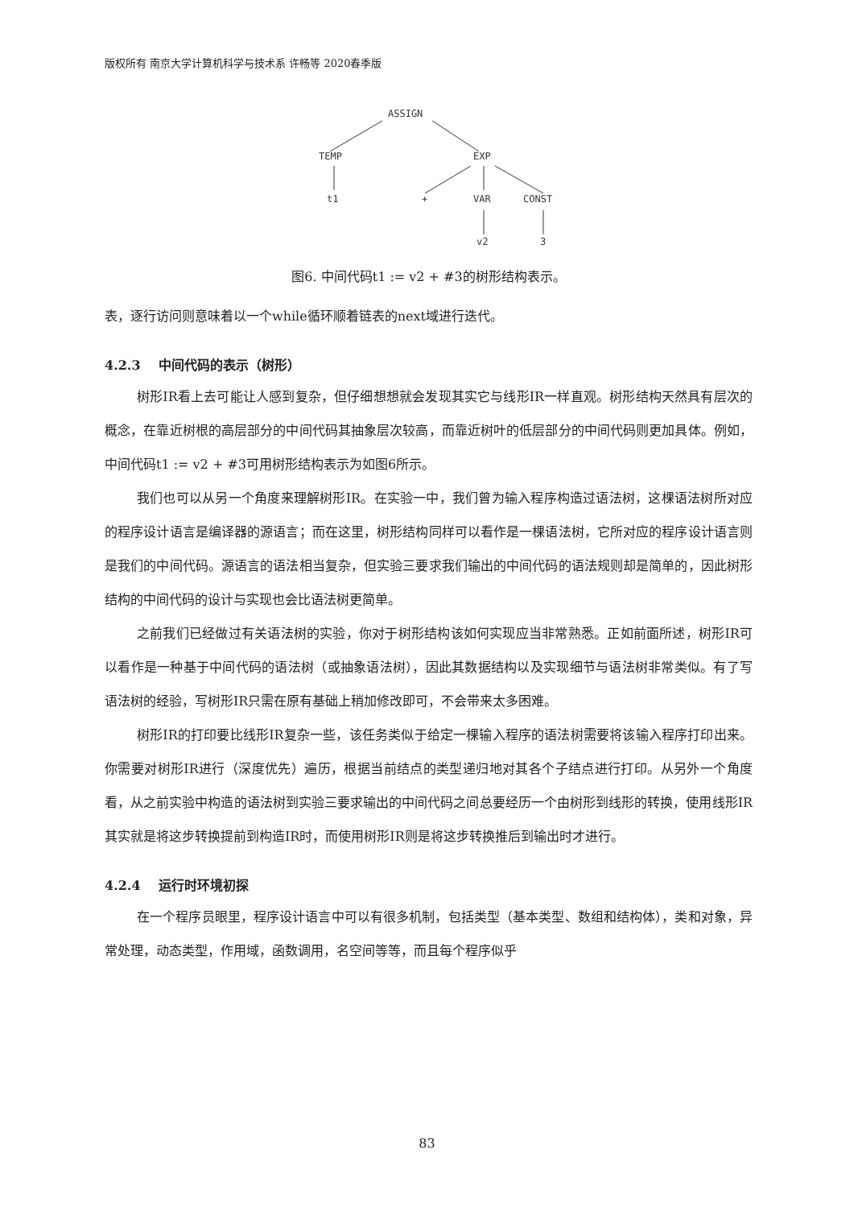版权所有 南京大学计算机科学与技术系 许畅等 2020春季版
ASSIGN
TEMP
EXP
t1
+
VAR
CONST
v2
3
图6. 中间代码t1 := v2 + #3的树形结构表示。
表，逐行访问则意味着以一个while循环顺着链表的next域进行迭代。
4.2.3 中间代码的表示（树形）
树形IR看上去可能让人感到复杂，但仔细想想就会发现其实它与线形IR一样直观。树形结构天然具有层次的概念，在靠近树根的高层部分的中间代码其抽象层次较高，而靠近树叶的低层部分的中间代码则更加具体。例如，中间代码t1 := v2 + #3可用树形结构表示为如图6所示。
我们也可以从另一个角度来理解树形IR。在实验一中，我们曾为输入程序构造过语法树，这棵语法树所对应的程序设计语言是编译器的源语言；而在这里，树形结构同样可以看作是一棵语法树，它所对应的程序设计语言则是我们的中间代码。源语言的语法相当复杂，但实验三要求我们输出的中间代码的语法规则却是简单的，因此树形结构的中间代码的设计与实现也会比语法树更简单。
之前我们已经做过有关语法树的实验，你对于树形结构该如何实现应当非常熟悉。正如前面所述，树形IR可以看作是一种基于中间代码的语法树（或抽象语法树），因此其数据结构以及实现细节与语法树非常类似。有了写语法树的经验，写树形IR只需在原有基础上稍加修改即可，不会带来太多困难。
树形IR的打印要比线形IR复杂一些，该任务类似于给定一棵输入程序的语法树需要将该输入程序打印出来。你需要对树形IR进行（深度优先）遍历，根据当前结点的类型递归地对其各个子结点进行打印。从另外一个角度看，从之前实验中构造的语法树到实验三要求输出的中间代码之间总要经历一个由树形到线形的转换，使用线形IR其实就是将这步转换提前到构造IR时，而使用树形IR则是将这步转换推后到输出时才进行。
4.2.4 运行时环境初探
在一个程序员眼里，程序设计语言中可以有很多机制，包括类型（基本类型、数组和结构体），类和对象，异常处理，动态类型，作用域，函数调用，名空间等等，而且每个程序似乎
83